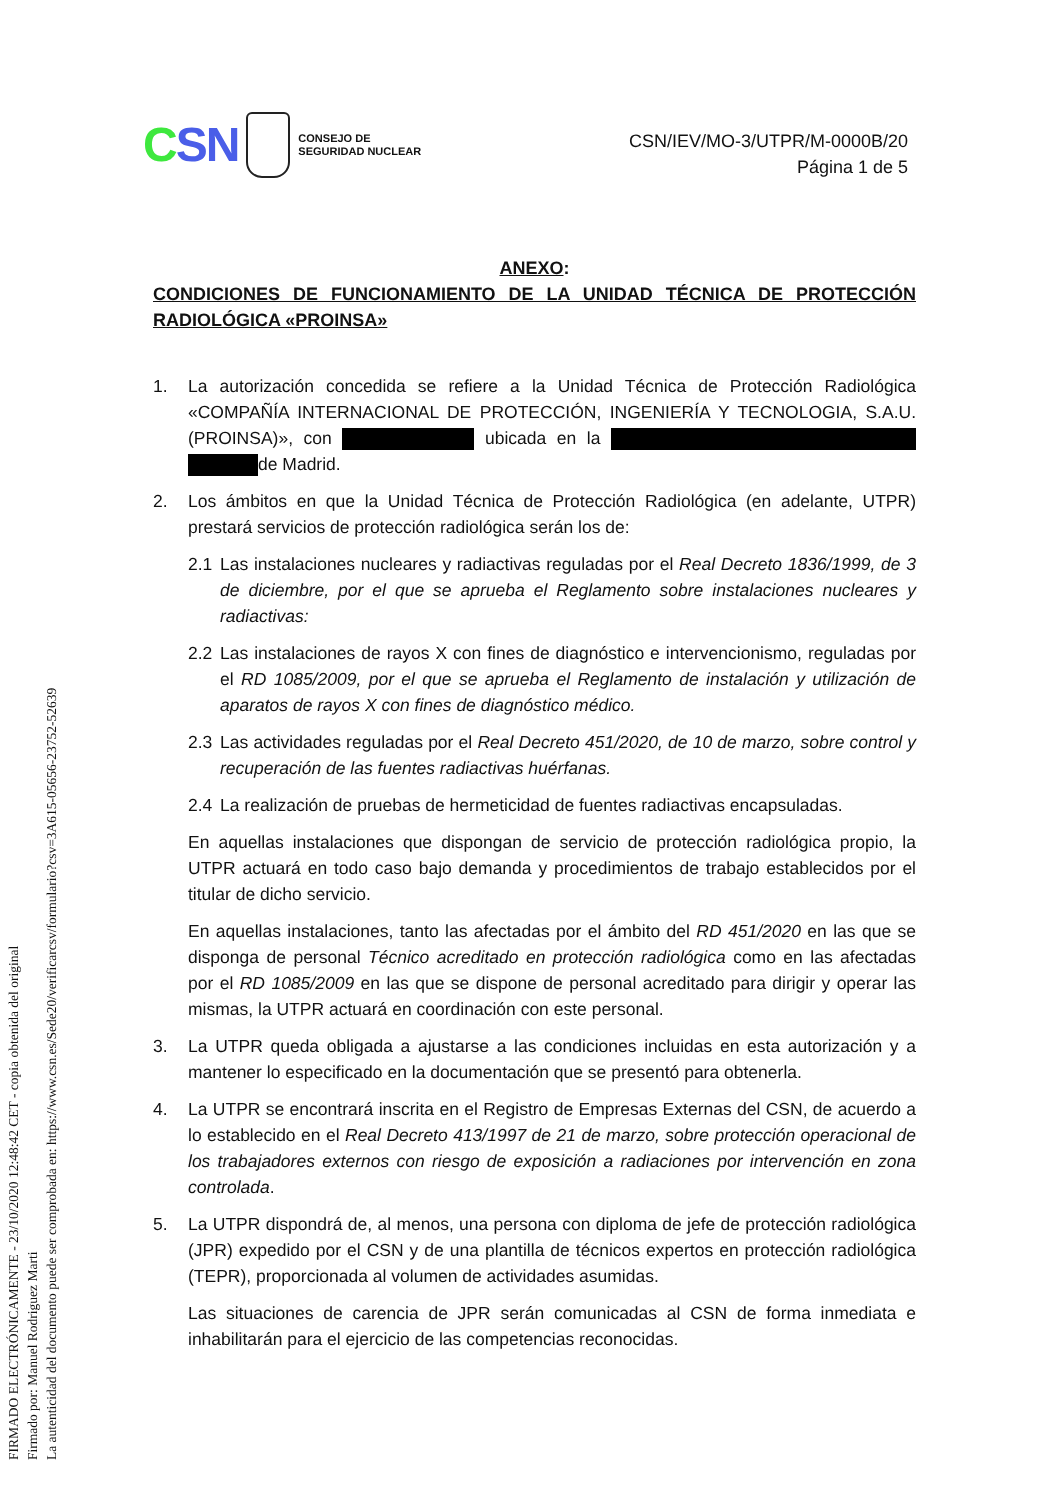CSN
CONSEJO DE
SEGURIDAD NUCLEAR
CSN/IEV/MO-3/UTPR/M-0000B/20
Página 1 de 5
ANEXO:
CONDICIONES DE FUNCIONAMIENTO DE LA UNIDAD TÉCNICA DE PROTECCIÓN RADIOLÓGICA «PROINSA»
1. La autorización concedida se refiere a la Unidad Técnica de Protección Radiológica «COMPAÑÍA INTERNACIONAL DE PROTECCIÓN, INGENIERÍA Y TECNOLOGIA, S.A.U. (PROINSA)», con ubicada en la de Madrid.
2. Los ámbitos en que la Unidad Técnica de Protección Radiológica (en adelante, UTPR) prestará servicios de protección radiológica serán los de:
2.1 Las instalaciones nucleares y radiactivas reguladas por el Real Decreto 1836/1999, de 3 de diciembre, por el que se aprueba el Reglamento sobre instalaciones nucleares y radiactivas:
2.2 Las instalaciones de rayos X con fines de diagnóstico e intervencionismo, reguladas por el RD 1085/2009, por el que se aprueba el Reglamento de instalación y utilización de aparatos de rayos X con fines de diagnóstico médico.
2.3 Las actividades reguladas por el Real Decreto 451/2020, de 10 de marzo, sobre control y recuperación de las fuentes radiactivas huérfanas.
2.4 La realización de pruebas de hermeticidad de fuentes radiactivas encapsuladas.
En aquellas instalaciones que dispongan de servicio de protección radiológica propio, la UTPR actuará en todo caso bajo demanda y procedimientos de trabajo establecidos por el titular de dicho servicio.
En aquellas instalaciones, tanto las afectadas por el ámbito del RD 451/2020 en las que se disponga de personal Técnico acreditado en protección radiológica como en las afectadas por el RD 1085/2009 en las que se dispone de personal acreditado para dirigir y operar las mismas, la UTPR actuará en coordinación con este personal.
3. La UTPR queda obligada a ajustarse a las condiciones incluidas en esta autorización y a mantener lo especificado en la documentación que se presentó para obtenerla.
4. La UTPR se encontrará inscrita en el Registro de Empresas Externas del CSN, de acuerdo a lo establecido en el Real Decreto 413/1997 de 21 de marzo, sobre protección operacional de los trabajadores externos con riesgo de exposición a radiaciones por intervención en zona controlada.
5. La UTPR dispondrá de, al menos, una persona con diploma de jefe de protección radiológica (JPR) expedido por el CSN y de una plantilla de técnicos expertos en protección radiológica (TEPR), proporcionada al volumen de actividades asumidas.
Las situaciones de carencia de JPR serán comunicadas al CSN de forma inmediata e inhabilitarán para el ejercicio de las competencias reconocidas.
FIRMADO ELECTRÓNICAMENTE - 23/10/2020 12:48:42 CET - copia obtenida del original
Firmado por: Manuel Rodriguez Marti
La autenticidad del documento puede ser comprobada en: https://www.csn.es/Sede20/verificarcsv/formulario?csv=3A615-05656-23752-52639